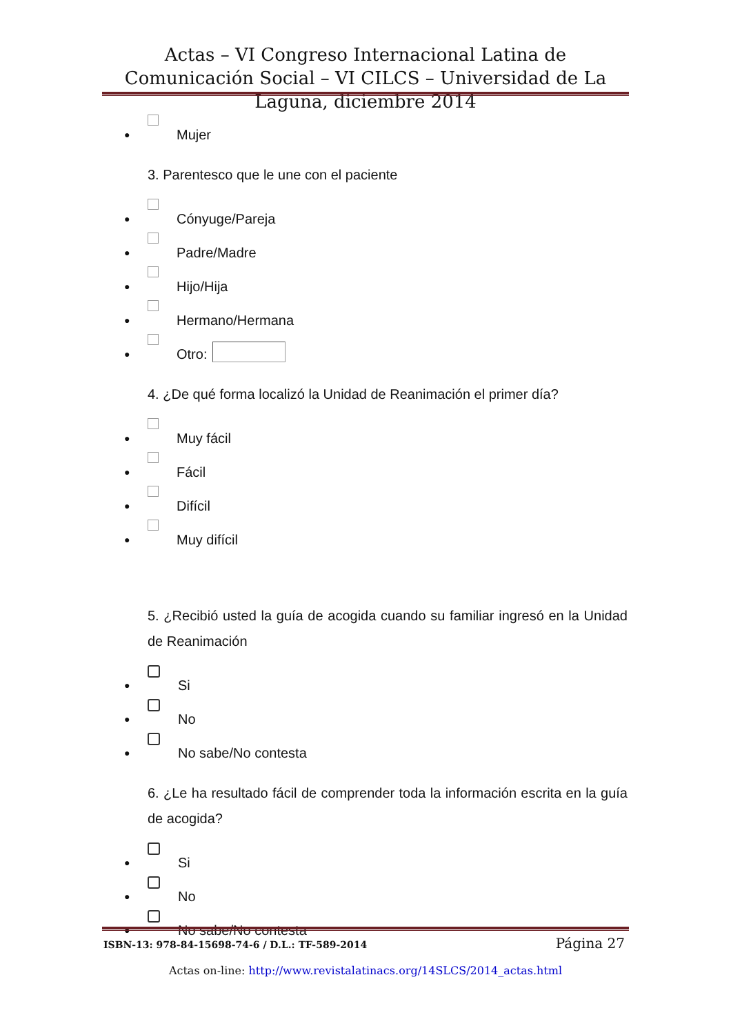Actas – VI Congreso Internacional Latina de Comunicación Social – VI CILCS – Universidad de La Laguna, diciembre 2014
● Mujer
3. Parentesco que le une con el paciente
● Cónyuge/Pareja
● Padre/Madre
● Hijo/Hija
● Hermano/Hermana
● Otro:
4. ¿De qué forma localizó la Unidad de Reanimación el primer día?
● Muy fácil
● Fácil
● Difícil
● Muy difícil
5. ¿Recibió usted la guía de acogida cuando su familiar ingresó en la Unidad de Reanimación
● Si
● No
● No sabe/No contesta
6. ¿Le ha resultado fácil de comprender toda la información escrita en la guía de acogida?
● Si
● No
● No sabe/No contesta
ISBN-13: 978-84-15698-74-6 / D.L.: TF-589-2014 Página 27
Actas on-line: http://www.revistalatinacs.org/14SLCS/2014_actas.html